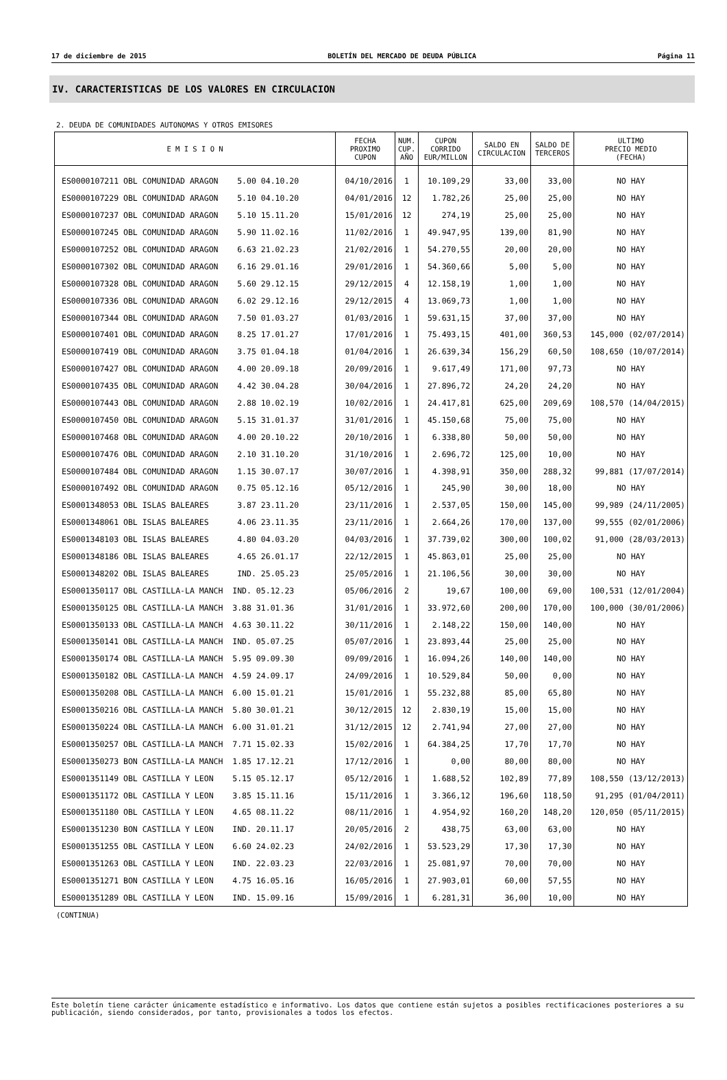17 de diciembre de 2015 BOLETÍN DEL MERCADO DE DEUDA PÚBLICA Página 11
IV. CARACTERISTICAS DE LOS VALORES EN CIRCULACION
2. DEUDA DE COMUNIDADES AUTONOMAS Y OTROS EMISORES
| E M I S I O N | FECHA PROXIMO CUPON | NUM. CUP. AÑO | CUPON CORRIDO EUR/MILLON | SALDO EN CIRCULACION | SALDO DE TERCEROS | ULTIMO PRECIO MEDIO (FECHA) |
| --- | --- | --- | --- | --- | --- | --- |
| ES0000107211 OBL COMUNIDAD ARAGON 5.00 04.10.20 | 04/10/2016 | 1 | 10.109,29 | 33,00 | 33,00 | NO HAY |
| ES0000107229 OBL COMUNIDAD ARAGON 5.10 04.10.20 | 04/01/2016 | 12 | 1.782,26 | 25,00 | 25,00 | NO HAY |
| ES0000107237 OBL COMUNIDAD ARAGON 5.10 15.11.20 | 15/01/2016 | 12 | 274,19 | 25,00 | 25,00 | NO HAY |
| ES0000107245 OBL COMUNIDAD ARAGON 5.90 11.02.16 | 11/02/2016 | 1 | 49.947,95 | 139,00 | 81,90 | NO HAY |
| ES0000107252 OBL COMUNIDAD ARAGON 6.63 21.02.23 | 21/02/2016 | 1 | 54.270,55 | 20,00 | 20,00 | NO HAY |
| ES0000107302 OBL COMUNIDAD ARAGON 6.16 29.01.16 | 29/01/2016 | 1 | 54.360,66 | 5,00 | 5,00 | NO HAY |
| ES0000107328 OBL COMUNIDAD ARAGON 5.60 29.12.15 | 29/12/2015 | 4 | 12.158,19 | 1,00 | 1,00 | NO HAY |
| ES0000107336 OBL COMUNIDAD ARAGON 6.02 29.12.16 | 29/12/2015 | 4 | 13.069,73 | 1,00 | 1,00 | NO HAY |
| ES0000107344 OBL COMUNIDAD ARAGON 7.50 01.03.27 | 01/03/2016 | 1 | 59.631,15 | 37,00 | 37,00 | NO HAY |
| ES0000107401 OBL COMUNIDAD ARAGON 8.25 17.01.27 | 17/01/2016 | 1 | 75.493,15 | 401,00 | 360,53 | 145,000 (02/07/2014) |
| ES0000107419 OBL COMUNIDAD ARAGON 3.75 01.04.18 | 01/04/2016 | 1 | 26.639,34 | 156,29 | 60,50 | 108,650 (10/07/2014) |
| ES0000107427 OBL COMUNIDAD ARAGON 4.00 20.09.18 | 20/09/2016 | 1 | 9.617,49 | 171,00 | 97,73 | NO HAY |
| ES0000107435 OBL COMUNIDAD ARAGON 4.42 30.04.28 | 30/04/2016 | 1 | 27.896,72 | 24,20 | 24,20 | NO HAY |
| ES0000107443 OBL COMUNIDAD ARAGON 2.88 10.02.19 | 10/02/2016 | 1 | 24.417,81 | 625,00 | 209,69 | 108,570 (14/04/2015) |
| ES0000107450 OBL COMUNIDAD ARAGON 5.15 31.01.37 | 31/01/2016 | 1 | 45.150,68 | 75,00 | 75,00 | NO HAY |
| ES0000107468 OBL COMUNIDAD ARAGON 4.00 20.10.22 | 20/10/2016 | 1 | 6.338,80 | 50,00 | 50,00 | NO HAY |
| ES0000107476 OBL COMUNIDAD ARAGON 2.10 31.10.20 | 31/10/2016 | 1 | 2.696,72 | 125,00 | 10,00 | NO HAY |
| ES0000107484 OBL COMUNIDAD ARAGON 1.15 30.07.17 | 30/07/2016 | 1 | 4.398,91 | 350,00 | 288,32 | 99,881 (17/07/2014) |
| ES0000107492 OBL COMUNIDAD ARAGON 0.75 05.12.16 | 05/12/2016 | 1 | 245,90 | 30,00 | 18,00 | NO HAY |
| ES0001348053 OBL ISLAS BALEARES 3.87 23.11.20 | 23/11/2016 | 1 | 2.537,05 | 150,00 | 145,00 | 99,989 (24/11/2005) |
| ES0001348061 OBL ISLAS BALEARES 4.06 23.11.35 | 23/11/2016 | 1 | 2.664,26 | 170,00 | 137,00 | 99,555 (02/01/2006) |
| ES0001348103 OBL ISLAS BALEARES 4.80 04.03.20 | 04/03/2016 | 1 | 37.739,02 | 300,00 | 100,02 | 91,000 (28/03/2013) |
| ES0001348186 OBL ISLAS BALEARES 4.65 26.01.17 | 22/12/2015 | 1 | 45.863,01 | 25,00 | 25,00 | NO HAY |
| ES0001348202 OBL ISLAS BALEARES IND. 25.05.23 | 25/05/2016 | 1 | 21.106,56 | 30,00 | 30,00 | NO HAY |
| ES0001350117 OBL CASTILLA-LA MANCH IND. 05.12.23 | 05/06/2016 | 2 | 19,67 | 100,00 | 69,00 | 100,531 (12/01/2004) |
| ES0001350125 OBL CASTILLA-LA MANCH 3.88 31.01.36 | 31/01/2016 | 1 | 33.972,60 | 200,00 | 170,00 | 100,000 (30/01/2006) |
| ES0001350133 OBL CASTILLA-LA MANCH 4.63 30.11.22 | 30/11/2016 | 1 | 2.148,22 | 150,00 | 140,00 | NO HAY |
| ES0001350141 OBL CASTILLA-LA MANCH IND. 05.07.25 | 05/07/2016 | 1 | 23.893,44 | 25,00 | 25,00 | NO HAY |
| ES0001350174 OBL CASTILLA-LA MANCH 5.95 09.09.30 | 09/09/2016 | 1 | 16.094,26 | 140,00 | 140,00 | NO HAY |
| ES0001350182 OBL CASTILLA-LA MANCH 4.59 24.09.17 | 24/09/2016 | 1 | 10.529,84 | 50,00 | 0,00 | NO HAY |
| ES0001350208 OBL CASTILLA-LA MANCH 6.00 15.01.21 | 15/01/2016 | 1 | 55.232,88 | 85,00 | 65,80 | NO HAY |
| ES0001350216 OBL CASTILLA-LA MANCH 5.80 30.01.21 | 30/12/2015 | 12 | 2.830,19 | 15,00 | 15,00 | NO HAY |
| ES0001350224 OBL CASTILLA-LA MANCH 6.00 31.01.21 | 31/12/2015 | 12 | 2.741,94 | 27,00 | 27,00 | NO HAY |
| ES0001350257 OBL CASTILLA-LA MANCH 7.71 15.02.33 | 15/02/2016 | 1 | 64.384,25 | 17,70 | 17,70 | NO HAY |
| ES0001350273 BON CASTILLA-LA MANCH 1.85 17.12.21 | 17/12/2016 | 1 | 0,00 | 80,00 | 80,00 | NO HAY |
| ES0001351149 OBL CASTILLA Y LEON 5.15 05.12.17 | 05/12/2016 | 1 | 1.688,52 | 102,89 | 77,89 | 108,550 (13/12/2013) |
| ES0001351172 OBL CASTILLA Y LEON 3.85 15.11.16 | 15/11/2016 | 1 | 3.366,12 | 196,60 | 118,50 | 91,295 (01/04/2011) |
| ES0001351180 OBL CASTILLA Y LEON 4.65 08.11.22 | 08/11/2016 | 1 | 4.954,92 | 160,20 | 148,20 | 120,050 (05/11/2015) |
| ES0001351230 BON CASTILLA Y LEON IND. 20.11.17 | 20/05/2016 | 2 | 438,75 | 63,00 | 63,00 | NO HAY |
| ES0001351255 OBL CASTILLA Y LEON 6.60 24.02.23 | 24/02/2016 | 1 | 53.523,29 | 17,30 | 17,30 | NO HAY |
| ES0001351263 OBL CASTILLA Y LEON IND. 22.03.23 | 22/03/2016 | 1 | 25.081,97 | 70,00 | 70,00 | NO HAY |
| ES0001351271 BON CASTILLA Y LEON 4.75 16.05.16 | 16/05/2016 | 1 | 27.903,01 | 60,00 | 57,55 | NO HAY |
| ES0001351289 OBL CASTILLA Y LEON IND. 15.09.16 | 15/09/2016 | 1 | 6.281,31 | 36,00 | 10,00 | NO HAY |
(CONTINUA)
Este boletín tiene carácter únicamente estadístico e informativo. Los datos que contiene están sujetos a posibles rectificaciones posteriores a su publicación, siendo considerados, por tanto, provisionales a todos los efectos.